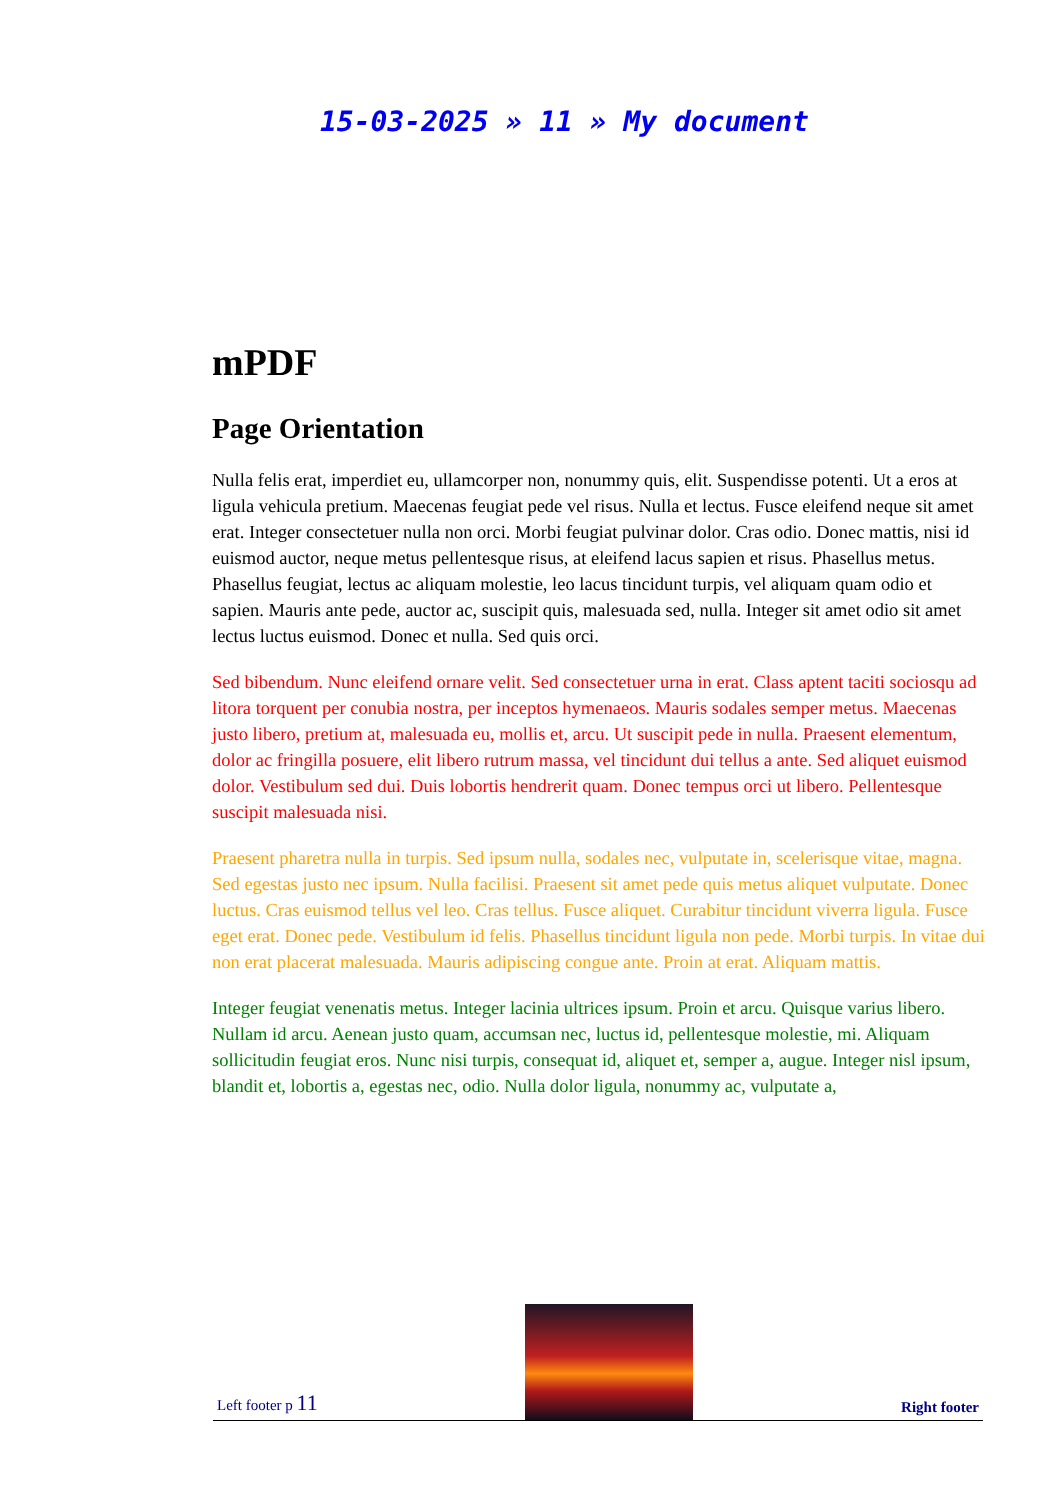15-03-2025 » 11 » My document
mPDF
Page Orientation
Nulla felis erat, imperdiet eu, ullamcorper non, nonummy quis, elit. Suspendisse potenti. Ut a eros at ligula vehicula pretium. Maecenas feugiat pede vel risus. Nulla et lectus. Fusce eleifend neque sit amet erat. Integer consectetuer nulla non orci. Morbi feugiat pulvinar dolor. Cras odio. Donec mattis, nisi id euismod auctor, neque metus pellentesque risus, at eleifend lacus sapien et risus. Phasellus metus. Phasellus feugiat, lectus ac aliquam molestie, leo lacus tincidunt turpis, vel aliquam quam odio et sapien. Mauris ante pede, auctor ac, suscipit quis, malesuada sed, nulla. Integer sit amet odio sit amet lectus luctus euismod. Donec et nulla. Sed quis orci.
Sed bibendum. Nunc eleifend ornare velit. Sed consectetuer urna in erat. Class aptent taciti sociosqu ad litora torquent per conubia nostra, per inceptos hymenaeos. Mauris sodales semper metus. Maecenas justo libero, pretium at, malesuada eu, mollis et, arcu. Ut suscipit pede in nulla. Praesent elementum, dolor ac fringilla posuere, elit libero rutrum massa, vel tincidunt dui tellus a ante. Sed aliquet euismod dolor. Vestibulum sed dui. Duis lobortis hendrerit quam. Donec tempus orci ut libero. Pellentesque suscipit malesuada nisi.
Praesent pharetra nulla in turpis. Sed ipsum nulla, sodales nec, vulputate in, scelerisque vitae, magna. Sed egestas justo nec ipsum. Nulla facilisi. Praesent sit amet pede quis metus aliquet vulputate. Donec luctus. Cras euismod tellus vel leo. Cras tellus. Fusce aliquet. Curabitur tincidunt viverra ligula. Fusce eget erat. Donec pede. Vestibulum id felis. Phasellus tincidunt ligula non pede. Morbi turpis. In vitae dui non erat placerat malesuada. Mauris adipiscing congue ante. Proin at erat. Aliquam mattis.
Integer feugiat venenatis metus. Integer lacinia ultrices ipsum. Proin et arcu. Quisque varius libero. Nullam id arcu. Aenean justo quam, accumsan nec, luctus id, pellentesque molestie, mi. Aliquam sollicitudin feugiat eros. Nunc nisi turpis, consequat id, aliquet et, semper a, augue. Integer nisl ipsum, blandit et, lobortis a, egestas nec, odio. Nulla dolor ligula, nonummy ac, vulputate a,
Left footer p 11
Right footer